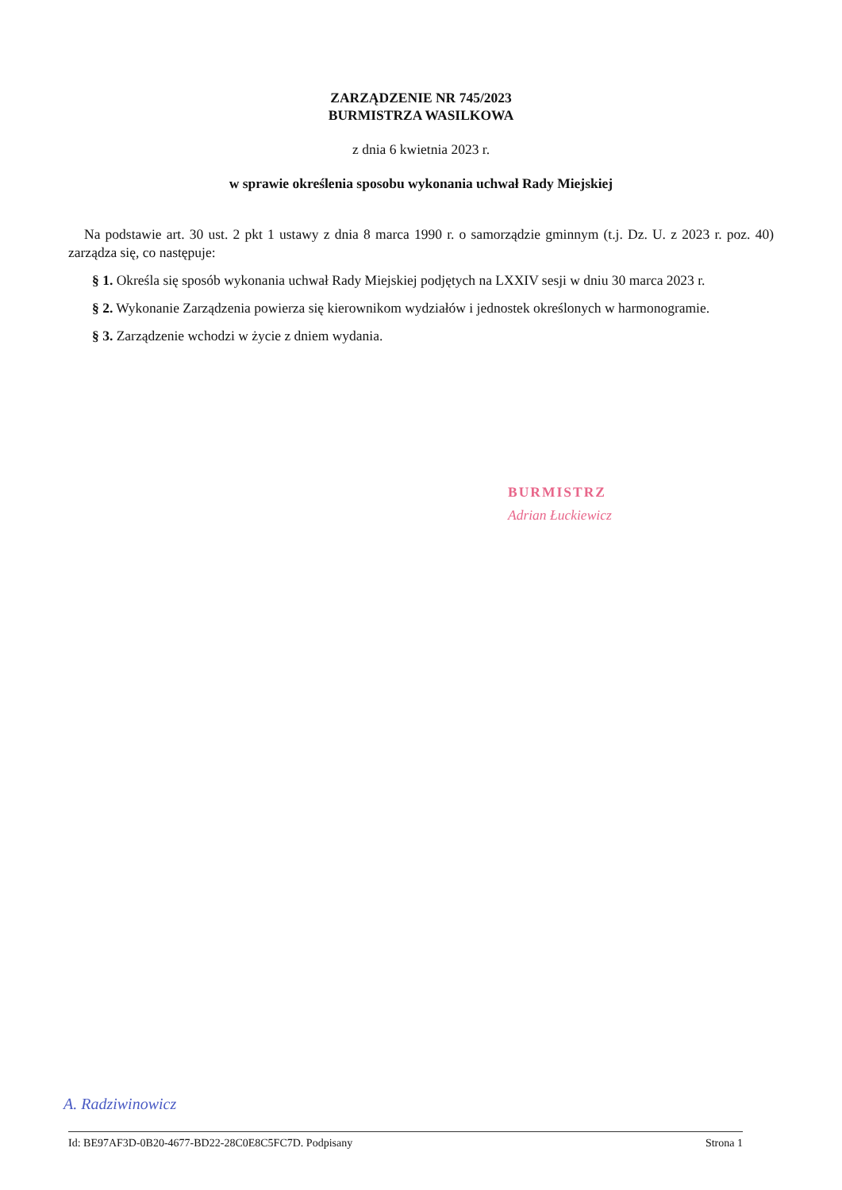ZARZĄDZENIE NR 745/2023
BURMISTRZA WASILKOWA
z dnia 6 kwietnia 2023 r.
w sprawie określenia sposobu wykonania uchwał Rady Miejskiej
Na podstawie art. 30 ust. 2 pkt 1 ustawy z dnia 8 marca 1990 r. o samorządzie gminnym (t.j. Dz. U. z 2023 r. poz. 40) zarządza się, co następuje:
§ 1. Określa się sposób wykonania uchwał Rady Miejskiej podjętych na LXXIV sesji w dniu 30 marca 2023 r.
§ 2. Wykonanie Zarządzenia powierza się kierownikom wydziałów i jednostek określonych w harmonogramie.
§ 3. Zarządzenie wchodzi w życie z dniem wydania.
BURMISTRZ
Adrian Łuckiewicz
A. Radziwinowicz
Id: BE97AF3D-0B20-4677-BD22-28C0E8C5FC7D. Podpisany Strona 1